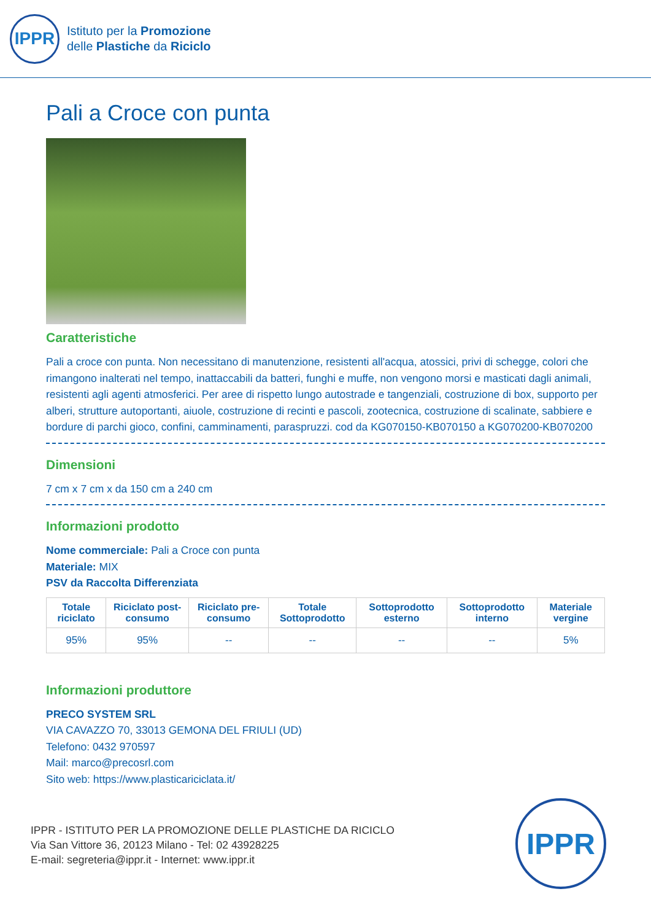IPPR
Istituto per la Promozione
delle Plastiche da Riciclo
Pali a Croce con punta
Caratteristiche
Pali a croce con punta. Non necessitano di manutenzione, resistenti all'acqua, atossici, privi di schegge, colori che rimangono inalterati nel tempo, inattaccabili da batteri, funghi e muffe, non vengono morsi e masticati dagli animali, resistenti agli agenti atmosferici. Per aree di rispetto lungo autostrade e tangenziali, costruzione di box, supporto per alberi, strutture autoportanti, aiuole, costruzione di recinti e pascoli, zootecnica, costruzione di scalinate, sabbiere e bordure di parchi gioco, confini, camminamenti, paraspruzzi. cod da KG070150-KB070150 a KG070200-KB070200
Dimensioni
7 cm x 7 cm x da 150 cm a 240 cm
Informazioni prodotto
Nome commerciale: Pali a Croce con punta
Materiale: MIX
PSV da Raccolta Differenziata
| Totale riciclato | Riciclato post-consumo | Riciclato pre-consumo | Totale Sottoprodotto | Sottoprodotto esterno | Sottoprodotto interno | Materiale vergine |
| --- | --- | --- | --- | --- | --- | --- |
| 95% | 95% | -- | -- | -- | -- | 5% |
Informazioni produttore
PRECO SYSTEM SRL
VIA CAVAZZO 70, 33013 GEMONA DEL FRIULI (UD)
Telefono: 0432 970597
Mail: marco@precosrl.com
Sito web: https://www.plasticariciclata.it/
IPPR - ISTITUTO PER LA PROMOZIONE DELLE PLASTICHE DA RICICLO
Via San Vittore 36, 20123 Milano - Tel: 02 43928225
E-mail: segreteria@ippr.it - Internet: www.ippr.it
IPPR